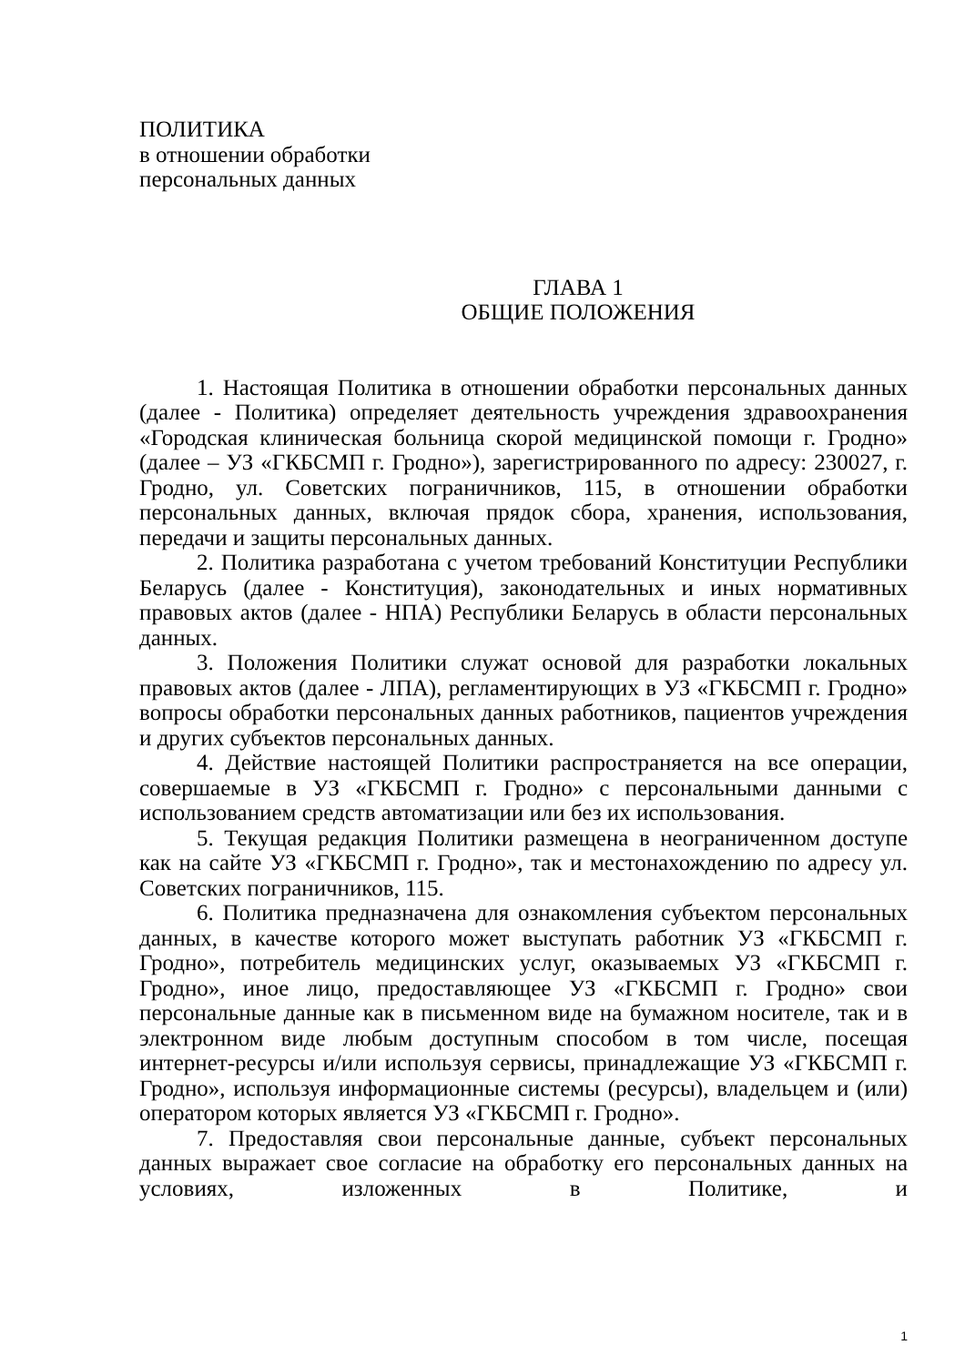ПОЛИТИКА
в отношении обработки
персональных данных
ГЛАВА 1
ОБЩИЕ ПОЛОЖЕНИЯ
1. Настоящая Политика в отношении обработки персональных данных (далее - Политика) определяет деятельность учреждения здравоохранения «Городская клиническая больница скорой медицинской помощи г. Гродно» (далее – УЗ «ГКБСМП г. Гродно»), зарегистрированного по адресу: 230027, г. Гродно, ул. Советских пограничников, 115, в отношении обработки персональных данных, включая прядок сбора, хранения, использования, передачи и защиты персональных данных.
2. Политика разработана с учетом требований Конституции Республики Беларусь (далее - Конституция), законодательных и иных нормативных правовых актов (далее - НПА) Республики Беларусь в области персональных данных.
3. Положения Политики служат основой для разработки локальных правовых актов (далее - ЛПА), регламентирующих в УЗ «ГКБСМП г. Гродно» вопросы обработки персональных данных работников, пациентов учреждения и других субъектов персональных данных.
4. Действие настоящей Политики распространяется на все операции, совершаемые в УЗ «ГКБСМП г. Гродно» с персональными данными с использованием средств автоматизации или без их использования.
5. Текущая редакция Политики размещена в неограниченном доступе как на сайте УЗ «ГКБСМП г. Гродно», так и местонахождению по адресу ул. Советских пограничников, 115.
6. Политика предназначена для ознакомления субъектом персональных данных, в качестве которого может выступать работник УЗ «ГКБСМП г. Гродно», потребитель медицинских услуг, оказываемых УЗ «ГКБСМП г. Гродно», иное лицо, предоставляющее УЗ «ГКБСМП г. Гродно» свои персональные данные как в письменном виде на бумажном носителе, так и в электронном виде любым доступным способом в том числе, посещая интернет-ресурсы и/или используя сервисы, принадлежащие УЗ «ГКБСМП г. Гродно», используя информационные системы (ресурсы), владельцем и (или) оператором которых является УЗ «ГКБСМП г. Гродно».
7. Предоставляя свои персональные данные, субъект персональных данных выражает свое согласие на обработку его персональных данных на условиях, изложенных в Политике, и
1